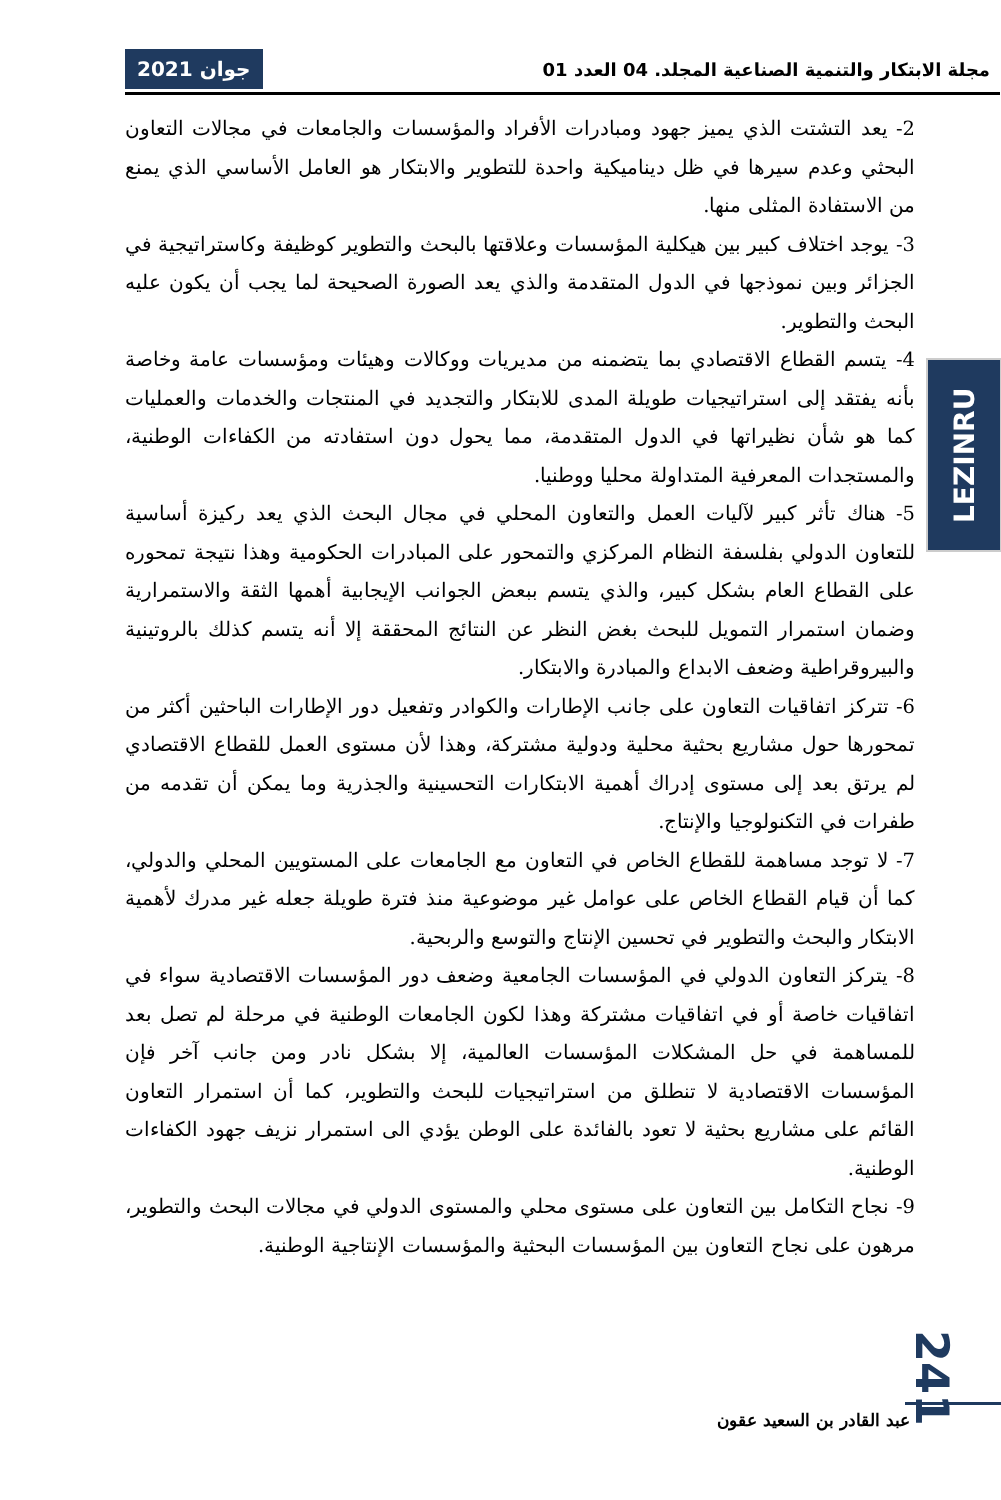مجلة الابتكار والتنمية الصناعية المجلد. 04 العدد 01
جوان 2021
2- يعد التشتت الذي يميز جهود ومبادرات الأفراد والمؤسسات والجامعات في مجالات التعاون البحثي وعدم سيرها في ظل ديناميكية واحدة للتطوير والابتكار هو العامل الأساسي الذي يمنع من الاستفادة المثلى منها.
3- يوجد اختلاف كبير بين هيكلية المؤسسات وعلاقتها بالبحث والتطوير كوظيفة وكاستراتيجية في الجزائر وبين نموذجها في الدول المتقدمة والذي يعد الصورة الصحيحة لما يجب أن يكون عليه البحث والتطوير.
4- يتسم القطاع الاقتصادي بما يتضمنه من مديريات ووكالات وهيئات ومؤسسات عامة وخاصة بأنه يفتقد إلى استراتيجيات طويلة المدى للابتكار والتجديد في المنتجات والخدمات والعمليات كما هو شأن نظيراتها في الدول المتقدمة، مما يحول دون استفادته من الكفاءات الوطنية، والمستجدات المعرفية المتداولة محليا ووطنيا.
5- هناك تأثر كبير لآليات العمل والتعاون المحلي في مجال البحث الذي يعد ركيزة أساسية للتعاون الدولي بفلسفة النظام المركزي والتمحور على المبادرات الحكومية وهذا نتيجة تمحوره على القطاع العام بشكل كبير، والذي يتسم ببعض الجوانب الإيجابية أهمها الثقة والاستمرارية وضمان استمرار التمويل للبحث بغض النظر عن النتائج المحققة إلا أنه يتسم كذلك بالروتينية والبيروقراطية وضعف الابداع والمبادرة والابتكار.
6- تتركز اتفاقيات التعاون على جانب الإطارات والكوادر وتفعيل دور الإطارات الباحثين أكثر من تمحورها حول مشاريع بحثية محلية ودولية مشتركة، وهذا لأن مستوى العمل للقطاع الاقتصادي لم يرتق بعد إلى مستوى إدراك أهمية الابتكارات التحسينية والجذرية وما يمكن أن تقدمه من طفرات في التكنولوجيا والإنتاج.
7- لا توجد مساهمة للقطاع الخاص في التعاون مع الجامعات على المستويين المحلي والدولي، كما أن قيام القطاع الخاص على عوامل غير موضوعية منذ فترة طويلة جعله غير مدرك لأهمية الابتكار والبحث والتطوير في تحسين الإنتاج والتوسع والربحية.
8- يتركز التعاون الدولي في المؤسسات الجامعية وضعف دور المؤسسات الاقتصادية سواء في اتفاقيات خاصة أو في اتفاقيات مشتركة وهذا لكون الجامعات الوطنية في مرحلة لم تصل بعد للمساهمة في حل المشكلات المؤسسات العالمية، إلا بشكل نادر ومن جانب آخر فإن المؤسسات الاقتصادية لا تنطلق من استراتيجيات للبحث والتطوير، كما أن استمرار التعاون القائم على مشاريع بحثية لا تعود بالفائدة على الوطن يؤدي الى استمرار نزيف جهود الكفاءات الوطنية.
9- نجاح التكامل بين التعاون على مستوى محلي والمستوى الدولي في مجالات البحث والتطوير، مرهون على نجاح التعاون بين المؤسسات البحثية والمؤسسات الإنتاجية الوطنية.
LEZINRU
241
عبد القادر بن السعيد عقون